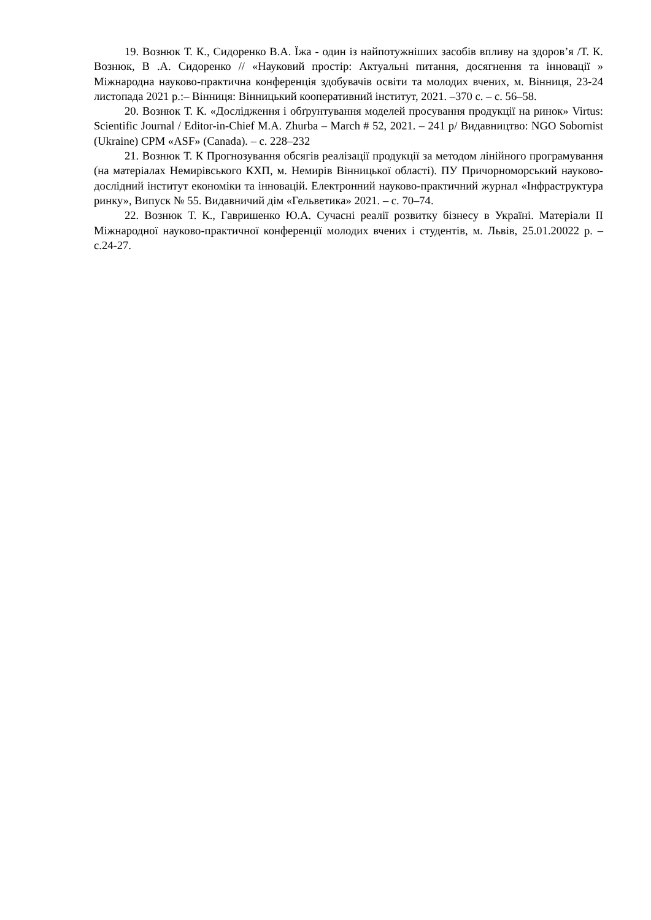19. Вознюк Т. К., Сидоренко В.А. Їжа - один із найпотужніших засобів впливу на здоров’я /Т. К. Вознюк, В .А. Сидоренко // «Науковий простір: Актуальні питання, досягнення та інновації » Міжнародна науково-практична конференція здобувачів освіти та молодих вчених, м. Вінниця, 23-24 листопада 2021 р.:– Вінниця: Вінницький кооперативний інститут, 2021. –370 с. – с. 56–58.
20. Вознюк Т. К. «Дослідження і обґрунтування моделей просування продукції на ринок» Virtus: Scientific Journal / Editor-in-Chief M.A. Zhurba – March # 52, 2021. – 241 p/ Видавництво: NGO Sobornist (Ukraine) CPM «ASF» (Canada). – с. 228–232
21. Вознюк Т. К Прогнозування обсягів реалізації продукції за методом лінійного програмування (на матеріалах Немирівського КХП, м. Немирів Вінницької області). ПУ Причорноморський науково-дослідний інститут економіки та інновацій. Електронний науково-практичний журнал «Інфраструктура ринку», Випуск № 55. Видавничий дім «Гельветика» 2021. – с. 70–74.
22. Вознюк Т. К., Гавришенко Ю.А. Сучасні реалії розвитку бізнесу в Україні. Матеріали ІІ Міжнародної науково-практичної конференції молодих вчених і студентів, м. Львів, 25.01.20022 р. – с.24-27.